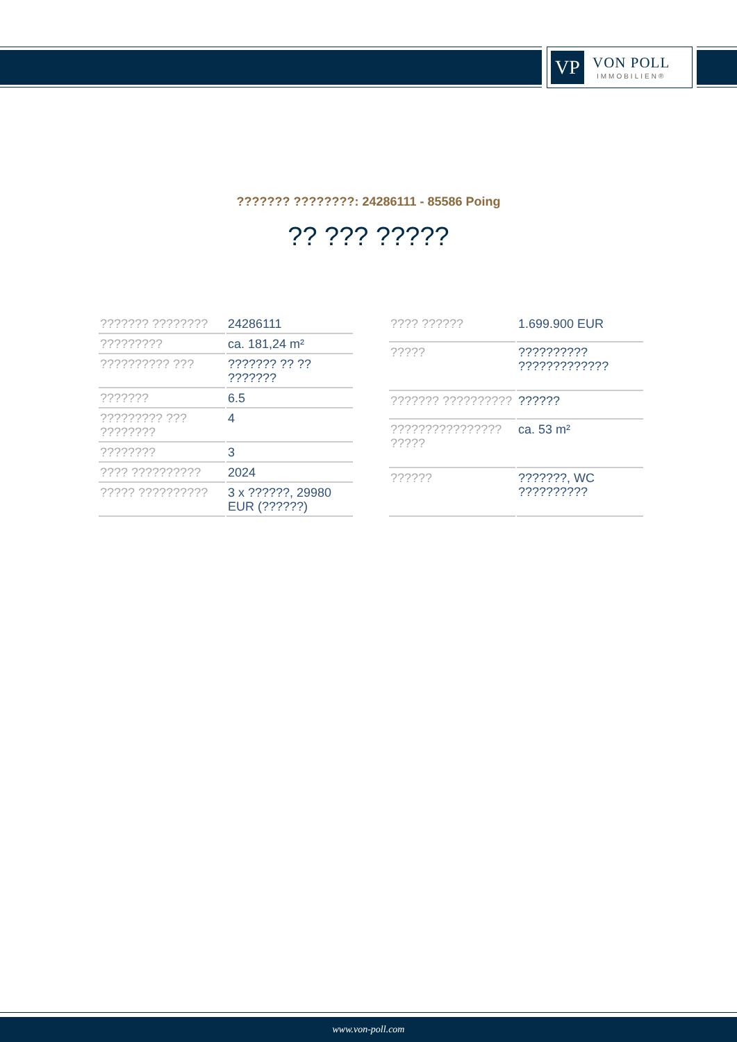VP
VON POLL
IMMOBILIEN®
??????? ????????: 24286111 - 85586 Poing
?? ??? ?????
| ??????? ???????? | 24286111 |
| ????????? | ca. 181,24 m² |
| ?????????? ??? | ??????? ?? ?? ??????? |
| ??????? | 6.5 |
| ????????? ??? ???????? | 4 |
| ???????? | 3 |
| ???? ?????????? | 2024 |
| ????? ?????????? | 3 x ??????, 29980 EUR (??????) |
| ???? ?????? | 1.699.900 EUR |
| ????? | ?????????? ????????????? |
| ??????? ?????????? | ?????? |
| ???????????????? ????? | ca. 53 m² |
| ?????? | ???????, WC ?????????? |
www.von-poll.com